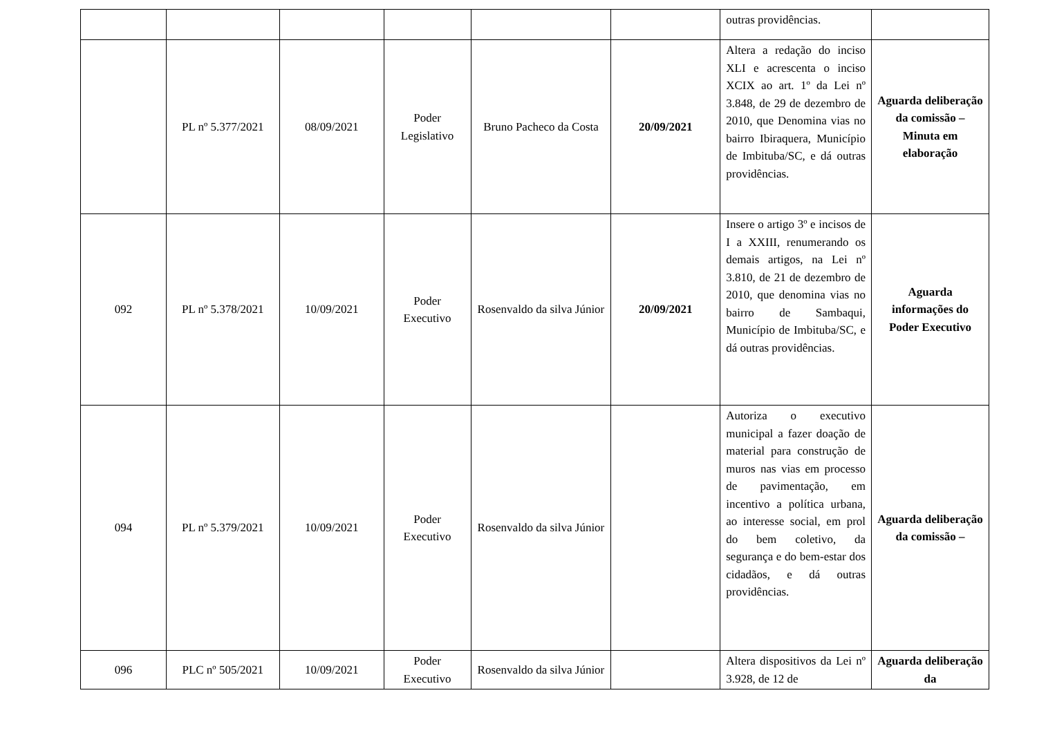| | | | | | | outras providências. | |
| | PL nº 5.377/2021 | 08/09/2021 | Poder Legislativo | Bruno Pacheco da Costa | 20/09/2021 | Altera a redação do inciso XLI e acrescenta o inciso XCIX ao art. 1º da Lei nº 3.848, de 29 de dezembro de 2010, que Denomina vias no bairro Ibiraquera, Município de Imbituba/SC, e dá outras providências. | Aguarda deliberação da comissão – Minuta em elaboração |
| 092 | PL nº 5.378/2021 | 10/09/2021 | Poder Executivo | Rosenvaldo da silva Júnior | 20/09/2021 | Insere o artigo 3º e incisos de I a XXIII, renumerando os demais artigos, na Lei nº 3.810, de 21 de dezembro de 2010, que denomina vias no bairro de Sambaqui, Município de Imbituba/SC, e dá outras providências. | Aguarda informações do Poder Executivo |
| 094 | PL nº 5.379/2021 | 10/09/2021 | Poder Executivo | Rosenvaldo da silva Júnior | | Autoriza o executivo municipal a fazer doação de material para construção de muros nas vias em processo de pavimentação, em incentivo a política urbana, ao interesse social, em prol do bem coletivo, da segurança e do bem-estar dos cidadãos, e dá outras providências. | Aguarda deliberação da comissão – |
| 096 | PLC nº 505/2021 | 10/09/2021 | Poder Executivo | Rosenvaldo da silva Júnior | | Altera dispositivos da Lei nº 3.928, de 12 de | Aguarda deliberação da |